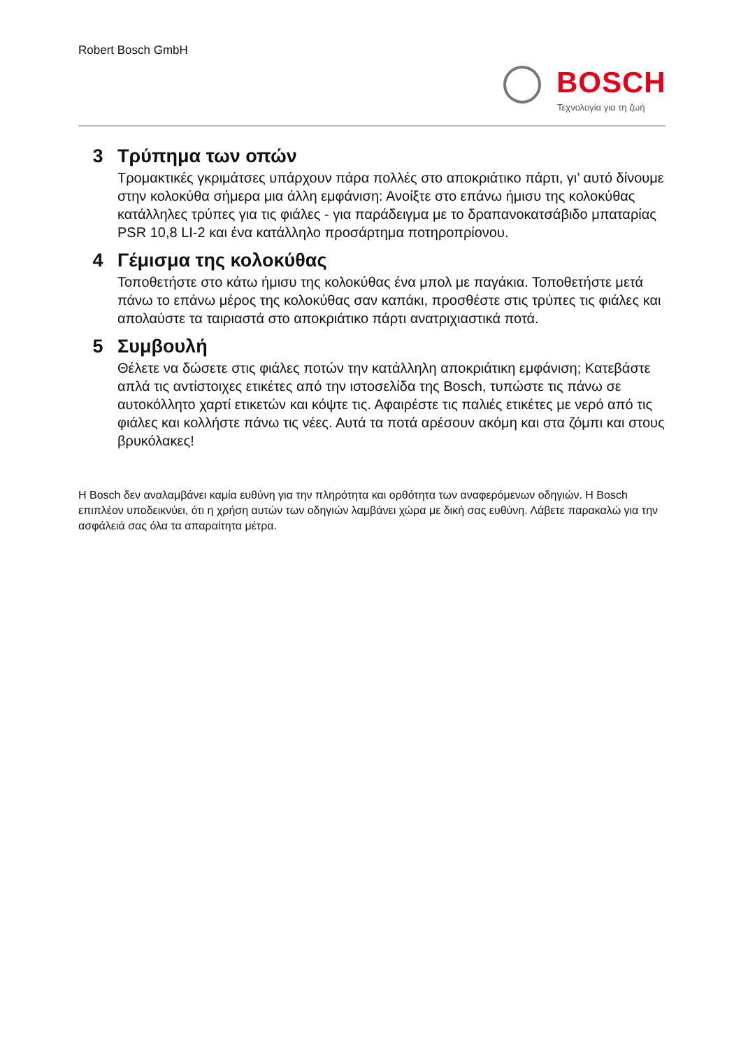Robert Bosch GmbH
BOSCH
Τεχνολογία για τη ζωή
3 Τρύπημα των οπών
Τρομακτικές γκριμάτσες υπάρχουν πάρα πολλές στο αποκριάτικο πάρτι, γι’ αυτό δίνουμε στην κολοκύθα σήμερα μια άλλη εμφάνιση: Ανοίξτε στο επάνω ήμισυ της κολοκύθας κατάλληλες τρύπες για τις φιάλες - για παράδειγμα με το δραπανοκατσάβιδο μπαταρίας PSR 10,8 LI-2 και ένα κατάλληλο προσάρτημα ποτηροπρίονου.
4 Γέμισμα της κολοκύθας
Τοποθετήστε στο κάτω ήμισυ της κολοκύθας ένα μπολ με παγάκια. Τοποθετήστε μετά πάνω το επάνω μέρος της κολοκύθας σαν καπάκι, προσθέστε στις τρύπες τις φιάλες και απολαύστε τα ταιριαστά στο αποκριάτικο πάρτι ανατριχιαστικά ποτά.
5 Συμβουλή
Θέλετε να δώσετε στις φιάλες ποτών την κατάλληλη αποκριάτικη εμφάνιση; Κατεβάστε απλά τις αντίστοιχες ετικέτες από την ιστοσελίδα της Bosch, τυπώστε τις πάνω σε αυτοκόλλητο χαρτί ετικετών και κόψτε τις. Αφαιρέστε τις παλιές ετικέτες με νερό από τις φιάλες και κολλήστε πάνω τις νέες. Αυτά τα ποτά αρέσουν ακόμη και στα ζόμπι και στους βρυκόλακες!
Η Bosch δεν αναλαμβάνει καμία ευθύνη για την πληρότητα και ορθότητα των αναφερόμενων οδηγιών. Η Bosch επιπλέον υποδεικνύει, ότι η χρήση αυτών των οδηγιών λαμβάνει χώρα με δική σας ευθύνη. Λάβετε παρακαλώ για την ασφάλειά σας όλα τα απαραίτητα μέτρα.